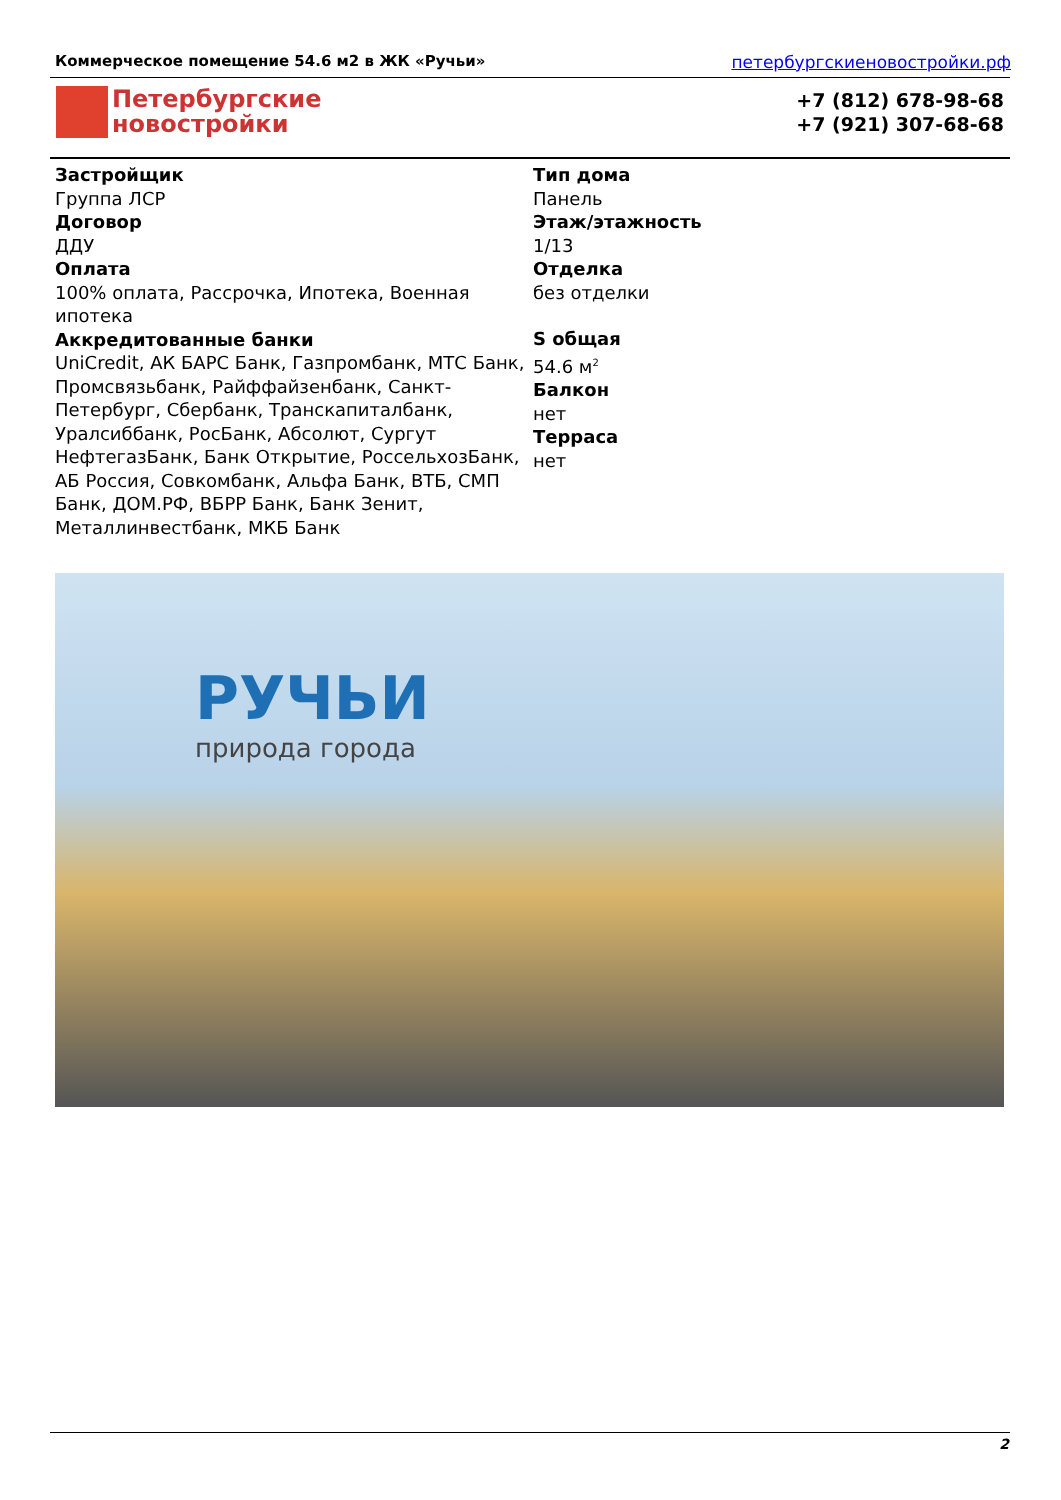Коммерческое помещение 54.6 м2 в ЖК «Ручьи» петербургскиеновостройки.рф
Петербургские
новостройки
+7 (812) 678-98-68
+7 (921) 307-68-68
Застройщик
Группа ЛСР
Договор
ДДУ
Оплата
100% оплата, Рассрочка, Ипотека, Военная ипотека
Аккредитованные банки
UniCredit, АК БАРС Банк, Газпромбанк, МТС Банк, Промсвязьбанк, Райффайзенбанк, Санкт-Петербург, Сбербанк, Транскапиталбанк, Уралсиббанк, РосБанк, Абсолют, Сургут НефтегазБанк, Банк Открытие, РоссельхозБанк, АБ Россия, Совкомбанк, Альфа Банк, ВТБ, СМП Банк, ДОМ.РФ, ВБРР Банк, Банк Зенит, Металлинвестбанк, МКБ Банк
Тип дома
Панель
Этаж/этажность
1/13
Отделка
без отделки
S общая
54.6 м<sup>2</sup>
Балкон
нет
Терраса
нет
РУЧЬИ
природа города
2